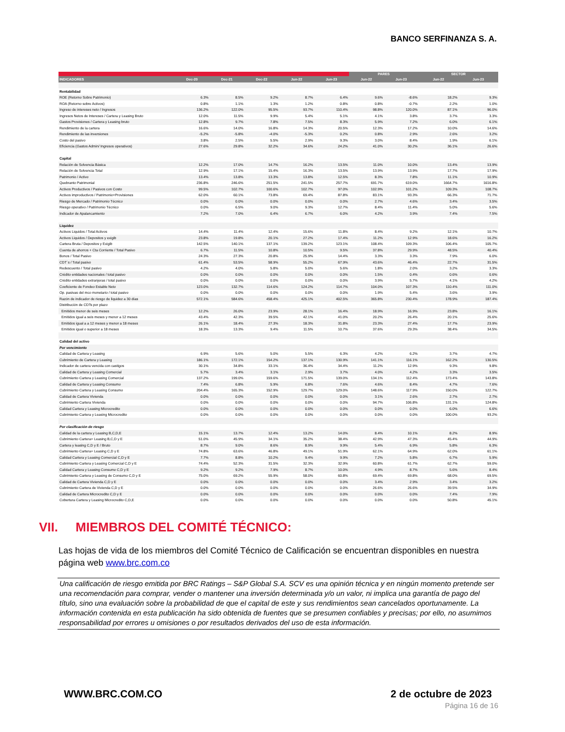BANCO SERFINANZA S. A.
| | | | | | | PARES | | SECTOR | |
| --- | --- | --- | --- | --- | --- | --- | --- | --- | --- |
| INDICADORES | Dec-20 | Dec-21 | Dec-22 | Jun-22 | Jun-23 | Jun-22 | Jun-23 | Jun-22 | Jun-23 |
| Rentabilidad | | | | | | | | | |
| ROE (Retorno Sobre Patrimonio) | 6.3% | 8.5% | 9.2% | 8.7% | 6.4% | 9.6% | -8.6% | 18.2% | 9.3% |
| ROA (Retorno sobre Activos) | 0.8% | 1.1% | 1.3% | 1.2% | 0.8% | 0.8% | -0.7% | 2.2% | 1.0% |
| Ingreso de intereses neto / Ingresos | 136.2% | 122.0% | 95.5% | 93.7% | 110.4% | 98.8% | 120.0% | 87.1% | 96.0% |
| Ingresos Netos de Intereses / Cartera y Leasing Bruto | 12.0% | 11.5% | 9.9% | 5.4% | 5.1% | 4.1% | 3.8% | 3.7% | 3.3% |
| Gastos Provisiones / Cartera y Leasing bruto | 12.8% | 9.7% | 7.8% | 7.5% | 8.3% | 5.9% | 7.2% | 6.0% | 6.1% |
| Rendimiento de la cartera | 16.6% | 14.0% | 16.8% | 14.3% | 20.5% | 12.3% | 17.2% | 10.0% | 14.6% |
| Rendimiento de las inversiones | -5.2% | -5.8% | -4.0% | -5.3% | 0.2% | 0.8% | 2.9% | 2.6% | 3.2% |
| Costo del pasivo | 3.8% | 2.5% | 5.5% | 2.9% | 9.3% | 3.0% | 8.4% | 1.9% | 6.1% |
| Eficiencia (Gastos Admin/ Ingresos operativos) | 27.6% | 29.8% | 32.2% | 34.6% | 24.2% | 41.0% | 30.2% | 36.1% | 26.6% |
| Capital | | | | | | | | | |
| Relación de Solvencia Básica | 12.2% | 17.0% | 14.7% | 16.2% | 13.5% | 11.0% | 10.0% | 13.4% | 13.9% |
| Relación de Solvencia Total | 12.9% | 17.1% | 15.4% | 16.3% | 13.5% | 13.9% | 13.9% | 17.7% | 17.9% |
| Patrimonio / Activo | 13.4% | 13.8% | 13.3% | 13.8% | 12.5% | 8.3% | 7.8% | 11.1% | 10.9% |
| Quebranto Patrimonial | 236.8% | 246.6% | 251.5% | 241.5% | 257.7% | 691.7% | 619.0% | 1664.7% | 1616.8% |
| Activos Productivos / Pasivos con Costo | 99.5% | 102.7% | 100.6% | 102.7% | 97.0% | 102.9% | 101.2% | 109.3% | 108.7% |
| Activos improductivos / Patrimonio+Provisiones | 62.0% | 60.1% | 73.8% | 69.4% | 87.8% | 83.1% | 93.3% | 66.3% | 71.7% |
| Riesgo de Mercado / Patrimonio Técnico | 0.0% | 0.0% | 0.0% | 0.0% | 0.0% | 2.7% | 4.6% | 3.4% | 3.5% |
| Riesgo operativo / Patrimonio Técnico | 0.0% | 6.5% | 9.0% | 9.3% | 12.7% | 8.4% | 11.4% | 5.0% | 5.6% |
| Indicador de Apalancamiento | 7.2% | 7.0% | 6.4% | 6.7% | 6.0% | 4.2% | 3.9% | 7.4% | 7.5% |
| Liquidez | | | | | | | | | |
| Activos Liquidos / Total Activos | 14.4% | 11.4% | 12.4% | 15.6% | 11.8% | 8.4% | 9.2% | 12.1% | 10.7% |
| Activos Liquidos / Depositos y exigib | 23.8% | 19.8% | 20.1% | 27.2% | 17.4% | 11.2% | 12.9% | 18.6% | 16.2% |
| Cartera Bruta / Depositos y Exigib | 142.5% | 140.1% | 137.1% | 139.2% | 123.1% | 108.4% | 109.3% | 106.4% | 105.7% |
| Cuenta de ahorros + Cta Corriente / Total Pasivo | 6.7% | 11.5% | 10.8% | 10.5% | 9.5% | 37.8% | 29.9% | 48.5% | 40.4% |
| Bonos / Total Pasivo | 24.3% | 27.3% | 20.8% | 25.9% | 14.4% | 3.3% | 3.3% | 7.9% | 6.0% |
| CDT´s / Total pasivo | 61.4% | 53.5% | 58.9% | 55.2% | 67.9% | 43.6% | 46.4% | 22.7% | 31.5% |
| Redescuento / Total pasivo | 4.2% | 4.0% | 5.8% | 5.0% | 5.6% | 1.8% | 2.0% | 3.2% | 3.3% |
| Crédito entidades nacionales / total pasivo | 0.0% | 0.0% | 0.0% | 0.0% | 0.0% | 1.5% | 0.4% | 0.6% | 0.6% |
| Crédito entidades extranjeras / total pasivo | 0.0% | 0.0% | 0.0% | 0.0% | 0.0% | 3.9% | 5.7% | 4.1% | 4.2% |
| Coeficiente de Fondeo Estable Neto | 123.0% | 132.7% | 114.6% | 124.2% | 114.7% | 104.0% | 107.3% | 110.4% | 111.0% |
| Op. pasivas del mco monetario / total pasivo | 0.0% | 0.0% | 0.0% | 0.0% | 0.0% | 1.9% | 5.4% | 3.6% | 3.9% |
| Razón de indicador de riesgo de liquidez a 30 días | 572.1% | 584.6% | 458.4% | 425.1% | 402.5% | 365.8% | 230.4% | 178.9% | 187.4% |
| Distribución de CDTs por plazo | | | | | | | | | |
| Emitidos menor de seis meses | 12.2% | 26.0% | 23.9% | 28.1% | 16.4% | 18.9% | 16.9% | 23.8% | 16.1% |
| Emitidos igual a seis meses y menor a 12 meses | 43.4% | 42.3% | 39.5% | 42.1% | 41.0% | 20.2% | 26.4% | 20.1% | 25.6% |
| Emitidos igual a a 12 meses y menor a 18 meses | 26.1% | 18.4% | 27.3% | 18.3% | 31.8% | 23.3% | 27.4% | 17.7% | 23.9% |
| Emitidos igual o superior a 18 meses | 18.3% | 13.3% | 9.4% | 11.5% | 10.7% | 37.6% | 29.3% | 38.4% | 34.5% |
| Calidad del activo | | | | | | | | | |
| Por vencimiento | | | | | | | | | |
| Calidad de Cartera y Leasing | 6.9% | 5.6% | 5.0% | 5.5% | 6.3% | 4.2% | 6.2% | 3.7% | 4.7% |
| Cubrimiento de Cartera y Leasing | 186.1% | 172.1% | 154.2% | 137.1% | 130.9% | 141.1% | 116.1% | 162.2% | 130.5% |
| Indicador de cartera vencida con castigos | 30.1% | 34.8% | 33.1% | 36.4% | 34.4% | 11.2% | 12.9% | 9.3% | 9.8% |
| Calidad de Cartera y Leasing Comercial | 5.7% | 3.4% | 3.1% | 2.9% | 3.7% | 4.0% | 4.2% | 3.3% | 3.5% |
| Cubrimiento Cartera y Leasing Comercial | 137.2% | 199.0% | 159.6% | 171.5% | 139.0% | 134.1% | 112.4% | 173.4% | 143.8% |
| Calidad de Cartera y Leasing Consumo | 7.4% | 6.8% | 5.9% | 6.8% | 7.6% | 4.6% | 8.4% | 4.7% | 7.6% |
| Cubrimiento Cartera y Leasing Consumo | 204.4% | 165.3% | 152.9% | 129.7% | 129.0% | 148.6% | 117.9% | 150.0% | 122.7% |
| Calidad de Cartera Vivienda | 0.0% | 0.0% | 0.0% | 0.0% | 0.0% | 3.1% | 2.6% | 2.7% | 2.7% |
| Cubrimiento Cartera Vivienda | 0.0% | 0.0% | 0.0% | 0.0% | 0.0% | 94.7% | 106.8% | 131.1% | 124.8% |
| Calidad Cartera y Leasing Microcredito | 0.0% | 0.0% | 0.0% | 0.0% | 0.0% | 0.0% | 0.0% | 6.0% | 6.6% |
| Cubrimiento Cartera y Leasing Microcredito | 0.0% | 0.0% | 0.0% | 0.0% | 0.0% | 0.0% | 0.0% | 100.0% | 93.2% |
| Por clasificación de riesgo | | | | | | | | | |
| Calidad de la cartera y Leasing B,C,D,E | 15.1% | 13.7% | 12.4% | 13.2% | 14.0% | 8.4% | 10.1% | 8.2% | 8.9% |
| Cubrimiento Cartera+ Leasing B,C,D y E | 51.0% | 45.9% | 34.1% | 35.2% | 38.4% | 42.9% | 47.3% | 45.4% | 44.9% |
| Cartera y leasing C,D y E / Bruto | 8.7% | 9.0% | 8.6% | 8.9% | 9.9% | 5.4% | 6.9% | 5.8% | 6.3% |
| Cubrimiento Cartera+ Leasing C,D y E | 74.8% | 63.6% | 46.8% | 49.1% | 51.9% | 62.1% | 64.9% | 62.0% | 61.1% |
| Calidad Cartera y Leasing Comercial C,D y E | 7.7% | 8.8% | 10.2% | 9.4% | 9.9% | 7.2% | 5.8% | 6.7% | 5.9% |
| Cubrimiento Cartera y Leasing Comercial C,D y E | 74.4% | 52.3% | 31.5% | 32.3% | 32.9% | 60.8% | 61.7% | 62.7% | 59.0% |
| Calidad Cartera y Leasing Consumo C,D y E | 9.2% | 9.2% | 7.9% | 8.7% | 10.0% | 4.9% | 8.7% | 5.6% | 8.4% |
| Cubrimiento Cartera y Leasing de Consumo C,D y E | 75.0% | 69.2% | 55.9% | 58.0% | 60.8% | 69.4% | 69.8% | 68.0% | 69.5% |
| Calidad de Cartera Vivienda C,D y E | 0.0% | 0.0% | 0.0% | 0.0% | 0.0% | 3.4% | 2.9% | 3.4% | 3.2% |
| Cubrimiento Cartera de Vivienda C,D y E | 0.0% | 0.0% | 0.0% | 0.0% | 0.0% | 26.6% | 26.6% | 39.5% | 34.9% |
| Calidad de Cartera Microcredito C,D y E | 0.0% | 0.0% | 0.0% | 0.0% | 0.0% | 0.0% | 0.0% | 7.4% | 7.9% |
| Cobertura Cartera y Leasing Microcredito C,D,E | 0.0% | 0.0% | 0.0% | 0.0% | 0.0% | 0.0% | 0.0% | 50.8% | 45.1% |
VII. MIEMBROS DEL COMITÉ TÉCNICO:
Las hojas de vida de los miembros del Comité Técnico de Calificación se encuentran disponibles en nuestra página web www.brc.com.co
Una calificación de riesgo emitida por BRC Ratings – S&P Global S.A. SCV es una opinión técnica y en ningún momento pretende ser una recomendación para comprar, vender o mantener una inversión determinada y/o un valor, ni implica una garantía de pago del título, sino una evaluación sobre la probabilidad de que el capital de este y sus rendimientos sean cancelados oportunamente. La información contenida en esta publicación ha sido obtenida de fuentes que se presumen confiables y precisas; por ello, no asumimos responsabilidad por errores u omisiones o por resultados derivados del uso de esta información.
WWW.BRC.COM.CO 2 de octubre de 2023
Página 16 de 16